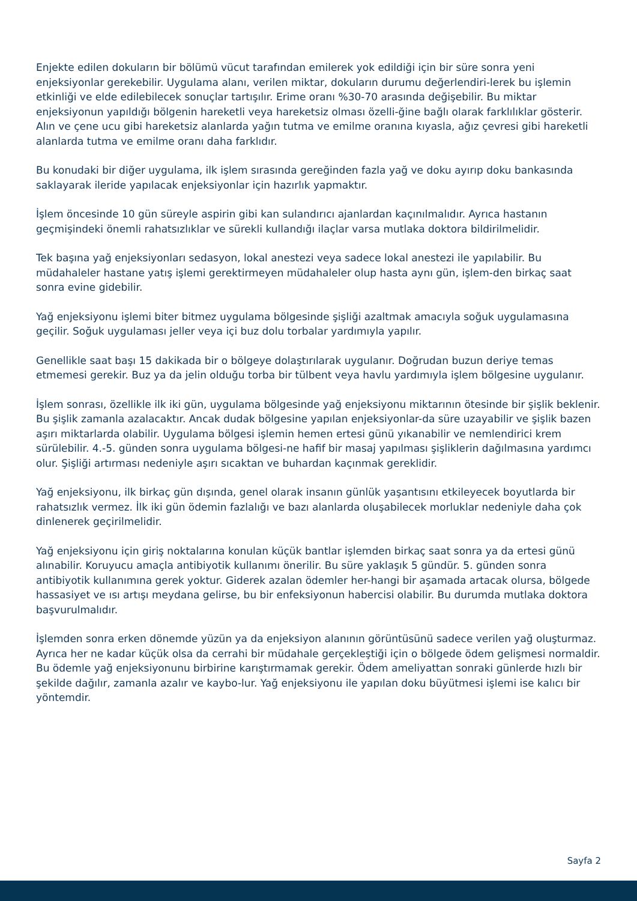Enjekte edilen dokuların bir bölümü vücut tarafından emilerek yok edildiği için bir süre sonra yeni enjeksiyonlar gerekebilir. Uygulama alanı, verilen miktar, dokuların durumu değerlendiri-lerek bu işlemin etkinliği ve elde edilebilecek sonuçlar tartışılır. Erime oranı %30-70 arasında değişebilir. Bu miktar enjeksiyonun yapıldığı bölgenin hareketli veya hareketsiz olması özelli-ğine bağlı olarak farklılıklar gösterir. Alın ve çene ucu gibi hareketsiz alanlarda yağın tutma ve emilme oranına kıyasla, ağız çevresi gibi hareketli alanlarda tutma ve emilme oranı daha farklıdır.
Bu konudaki bir diğer uygulama, ilk işlem sırasında gereğinden fazla yağ ve doku ayırıp doku bankasında saklayarak ileride yapılacak enjeksiyonlar için hazırlık yapmaktır.
İşlem öncesinde 10 gün süreyle aspirin gibi kan sulandırıcı ajanlardan kaçınılmalıdır. Ayrıca hastanın geçmişindeki önemli rahatsızlıklar ve sürekli kullandığı ilaçlar varsa mutlaka doktora bildirilmelidir.
Tek başına yağ enjeksiyonları sedasyon, lokal anestezi veya sadece lokal anestezi ile yapılabilir. Bu müdahaleler hastane yatış işlemi gerektirmeyen müdahaleler olup hasta aynı gün, işlem-den birkaç saat sonra evine gidebilir.
Yağ enjeksiyonu işlemi biter bitmez uygulama bölgesinde şişliği azaltmak amacıyla soğuk uygulamasına geçilir. Soğuk uygulaması jeller veya içi buz dolu torbalar yardımıyla yapılır.
Genellikle saat başı 15 dakikada bir o bölgeye dolaştırılarak uygulanır. Doğrudan buzun deriye temas etmemesi gerekir. Buz ya da jelin olduğu torba bir tülbent veya havlu yardımıyla işlem bölgesine uygulanır.
İşlem sonrası, özellikle ilk iki gün, uygulama bölgesinde yağ enjeksiyonu miktarının ötesinde bir şişlik beklenir. Bu şişlik zamanla azalacaktır. Ancak dudak bölgesine yapılan enjeksiyonlar-da süre uzayabilir ve şişlik bazen aşırı miktarlarda olabilir. Uygulama bölgesi işlemin hemen ertesi günü yıkanabilir ve nemlendirici krem sürülebilir. 4.-5. günden sonra uygulama bölgesi-ne hafif bir masaj yapılması şişliklerin dağılmasına yardımcı olur. Şişliği artırması nedeniyle aşırı sıcaktan ve buhardan kaçınmak gereklidir.
Yağ enjeksiyonu, ilk birkaç gün dışında, genel olarak insanın günlük yaşantısını etkileyecek boyutlarda bir rahatsızlık vermez. İlk iki gün ödemin fazlalığı ve bazı alanlarda oluşabilecek morluklar nedeniyle daha çok dinlenerek geçirilmelidir.
Yağ enjeksiyonu için giriş noktalarına konulan küçük bantlar işlemden birkaç saat sonra ya da ertesi günü alınabilir. Koruyucu amaçla antibiyotik kullanımı önerilir. Bu süre yaklaşık 5 gündür. 5. günden sonra antibiyotik kullanımına gerek yoktur. Giderek azalan ödemler her-hangi bir aşamada artacak olursa, bölgede hassasiyet ve ısı artışı meydana gelirse, bu bir enfeksiyonun habercisi olabilir. Bu durumda mutlaka doktora başvurulmalıdır.
İşlemden sonra erken dönemde yüzün ya da enjeksiyon alanının görüntüsünü sadece verilen yağ oluşturmaz. Ayrıca her ne kadar küçük olsa da cerrahi bir müdahale gerçekleştiği için o bölgede ödem gelişmesi normaldir. Bu ödemle yağ enjeksiyonunu birbirine karıştırmamak gerekir. Ödem ameliyattan sonraki günlerde hızlı bir şekilde dağılır, zamanla azalır ve kaybo-lur. Yağ enjeksiyonu ile yapılan doku büyütmesi işlemi ise kalıcı bir yöntemdir.
Sayfa 2